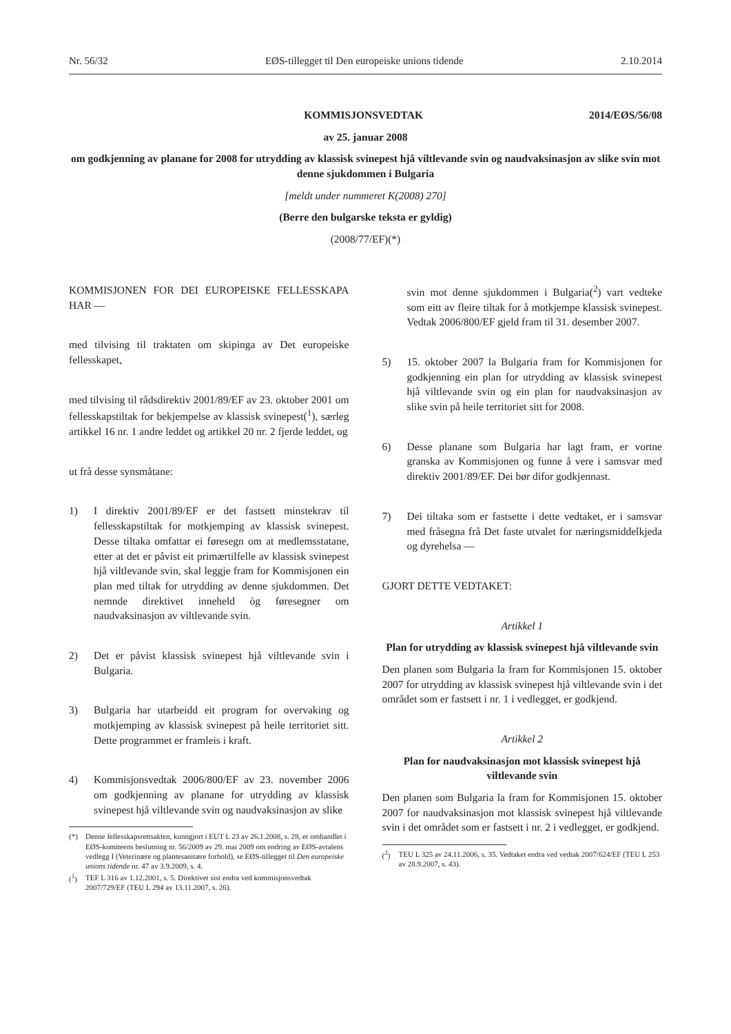Nr. 56/32 EØS-tillegget til Den europeiske unions tidende 2.10.2014
KOMMISJONSVEDTAK 2014/EØS/56/08
av 25. januar 2008
om godkjenning av planane for 2008 for utrydding av klassisk svinepest hjå viltlevande svin og naudvaksinasjon av slike svin mot denne sjukdommen i Bulgaria
[meldt under nummeret K(2008) 270]
(Berre den bulgarske teksta er gyldig)
(2008/77/EF)(*)
KOMMISJONEN FOR DEI EUROPEISKE FELLESSKAPA HAR —
med tilvising til traktaten om skipinga av Det europeiske fellesskapet,
med tilvising til rådsdirektiv 2001/89/EF av 23. oktober 2001 om fellesskapstiltak for bekjempelse av klassisk svinepest(<sup>1</sup>), særleg artikkel 16 nr. 1 andre leddet og artikkel 20 nr. 2 fjerde leddet, og
ut frå desse synsmåtane:
1) I direktiv 2001/89/EF er det fastsett minstekrav til fellesskapstiltak for motkjemping av klassisk svinepest. Desse tiltaka omfattar ei føresegn om at medlemsstatane, etter at det er påvist eit primærtilfelle av klassisk svinepest hjå viltlevande svin, skal leggje fram for Kommisjonen ein plan med tiltak for utrydding av denne sjukdommen. Det nemnde direktivet inneheld òg føresegner om naudvaksinasjon av viltlevande svin.
2) Det er påvist klassisk svinepest hjå viltlevande svin i Bulgaria.
3) Bulgaria har utarbeidd eit program for overvaking og motkjemping av klassisk svinepest på heile territoriet sitt. Dette programmet er framleis i kraft.
4) Kommisjonsvedtak 2006/800/EF av 23. november 2006 om godkjenning av planane for utrydding av klassisk svinepest hjå viltlevande svin og naudvaksinasjon av slike
(*) Denne fellesskapsrettsakten, kunngjort i EUT L 23 av 26.1.2008, s. 28, er omhandlet i EØS-komiteens beslutning nr. 56/2009 av 29. mai 2009 om endring av EØS-avtalens vedlegg I (Veterinære og plantesanitære forhold), se EØS-tillegget til Den europeiske unions tidende nr. 47 av 3.9.2009, s. 4.
(<sup>1</sup>) TEF L 316 av 1.12.2001, s. 5. Direktivet sist endra ved kommisjonsvedtak 2007/729/EF (TEU L 294 av 13.11.2007, s. 26).
svin mot denne sjukdommen i Bulgaria(<sup>2</sup>) vart vedteke som eitt av fleire tiltak for å motkjempe klassisk svinepest. Vedtak 2006/800/EF gjeld fram til 31. desember 2007.
5) 15. oktober 2007 la Bulgaria fram for Kommisjonen for godkjenning ein plan for utrydding av klassisk svinepest hjå viltlevande svin og ein plan for naudvaksinasjon av slike svin på heile territoriet sitt for 2008.
6) Desse planane som Bulgaria har lagt fram, er vortne granska av Kommisjonen og funne å vere i samsvar med direktiv 2001/89/EF. Dei bør difor godkjennast.
7) Dei tiltaka som er fastsette i dette vedtaket, er i samsvar med fråsegna frå Det faste utvalet for næringsmiddelkjeda og dyrehelsa —
GJORT DETTE VEDTAKET:
Artikkel 1
Plan for utrydding av klassisk svinepest hjå viltlevande svin
Den planen som Bulgaria la fram for Kommisjonen 15. oktober 2007 for utrydding av klassisk svinepest hjå viltlevande svin i det området som er fastsett i nr. 1 i vedlegget, er godkjend.
Artikkel 2
Plan for naudvaksinasjon mot klassisk svinepest hjå viltlevande svin
Den planen som Bulgaria la fram for Kommisjonen 15. oktober 2007 for naudvaksinasjon mot klassisk svinepest hjå viltlevande svin i det området som er fastsett i nr. 2 i vedlegget, er godkjend.
(<sup>2</sup>) TEU L 325 av 24.11.2006, s. 35. Vedtaket endra ved vedtak 2007/624/EF (TEU L 253 av 28.9.2007, s. 43).